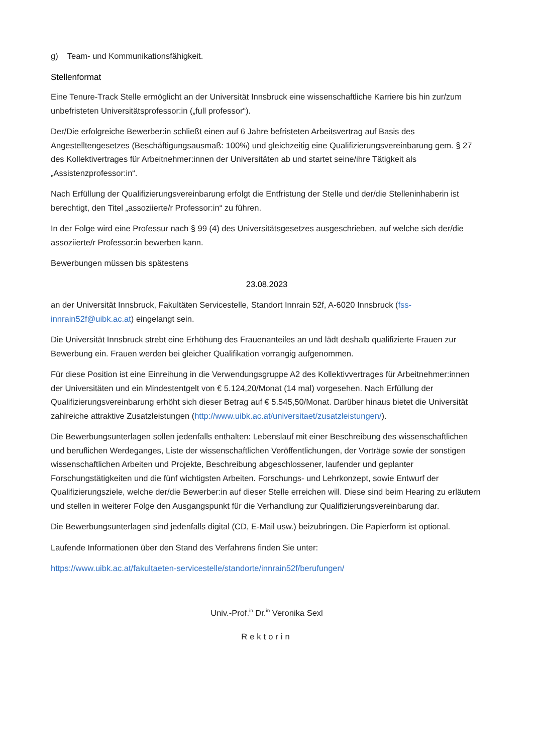g) Team- und Kommunikationsfähigkeit.
Stellenformat
Eine Tenure-Track Stelle ermöglicht an der Universität Innsbruck eine wissenschaftliche Karriere bis hin zur/zum unbefristeten Universitätsprofessor:in („full professor“).
Der/Die erfolgreiche Bewerber:in schließt einen auf 6 Jahre befristeten Arbeitsvertrag auf Basis des Angestelltengesetzes (Beschäftigungsausmaß: 100%) und gleichzeitig eine Qualifizierungsvereinbarung gem. § 27 des Kollektivertrages für Arbeitnehmer:innen der Universitäten ab und startet seine/ihre Tätigkeit als „Assistenzprofessor:in“.
Nach Erfüllung der Qualifizierungsvereinbarung erfolgt die Entfristung der Stelle und der/die Stelleninhaberin ist berechtigt, den Titel „assoziierte/r Professor:in“ zu führen.
In der Folge wird eine Professur nach § 99 (4) des Universitätsgesetzes ausgeschrieben, auf welche sich der/die assoziierte/r Professor:in bewerben kann.
Bewerbungen müssen bis spätestens
23.08.2023
an der Universität Innsbruck, Fakultäten Servicestelle, Standort Innrain 52f, A-6020 Innsbruck (fss-innrain52f@uibk.ac.at) eingelangt sein.
Die Universität Innsbruck strebt eine Erhöhung des Frauenanteiles an und lädt deshalb qualifizierte Frauen zur Bewerbung ein. Frauen werden bei gleicher Qualifikation vorrangig aufgenommen.
Für diese Position ist eine Einreihung in die Verwendungsgruppe A2 des Kollektivvertrages für Arbeitnehmer:innen der Universitäten und ein Mindestentgelt von € 5.124,20/Monat (14 mal) vorgesehen. Nach Erfüllung der Qualifizierungsvereinbarung erhöht sich dieser Betrag auf € 5.545,50/Monat. Darüber hinaus bietet die Universität zahlreiche attraktive Zusatzleistungen (http://www.uibk.ac.at/universitaet/zusatzleistungen/).
Die Bewerbungsunterlagen sollen jedenfalls enthalten: Lebenslauf mit einer Beschreibung des wissenschaftlichen und beruflichen Werdeganges, Liste der wissenschaftlichen Veröffentlichungen, der Vorträge sowie der sonstigen wissenschaftlichen Arbeiten und Projekte, Beschreibung abgeschlossener, laufender und geplanter Forschungstätigkeiten und die fünf wichtigsten Arbeiten. Forschungs- und Lehrkonzept, sowie Entwurf der Qualifizierungsziele, welche der/die Bewerber:in auf dieser Stelle erreichen will. Diese sind beim Hearing zu erläutern und stellen in weiterer Folge den Ausgangspunkt für die Verhandlung zur Qualifizierungsvereinbarung dar.
Die Bewerbungsunterlagen sind jedenfalls digital (CD, E-Mail usw.) beizubringen. Die Papierform ist optional.
Laufende Informationen über den Stand des Verfahrens finden Sie unter:
https://www.uibk.ac.at/fakultaeten-servicestelle/standorte/innrain52f/berufungen/
Univ.-Prof.<sup>in</sup> Dr.<sup>in</sup> Veronika Sexl
Rektorin